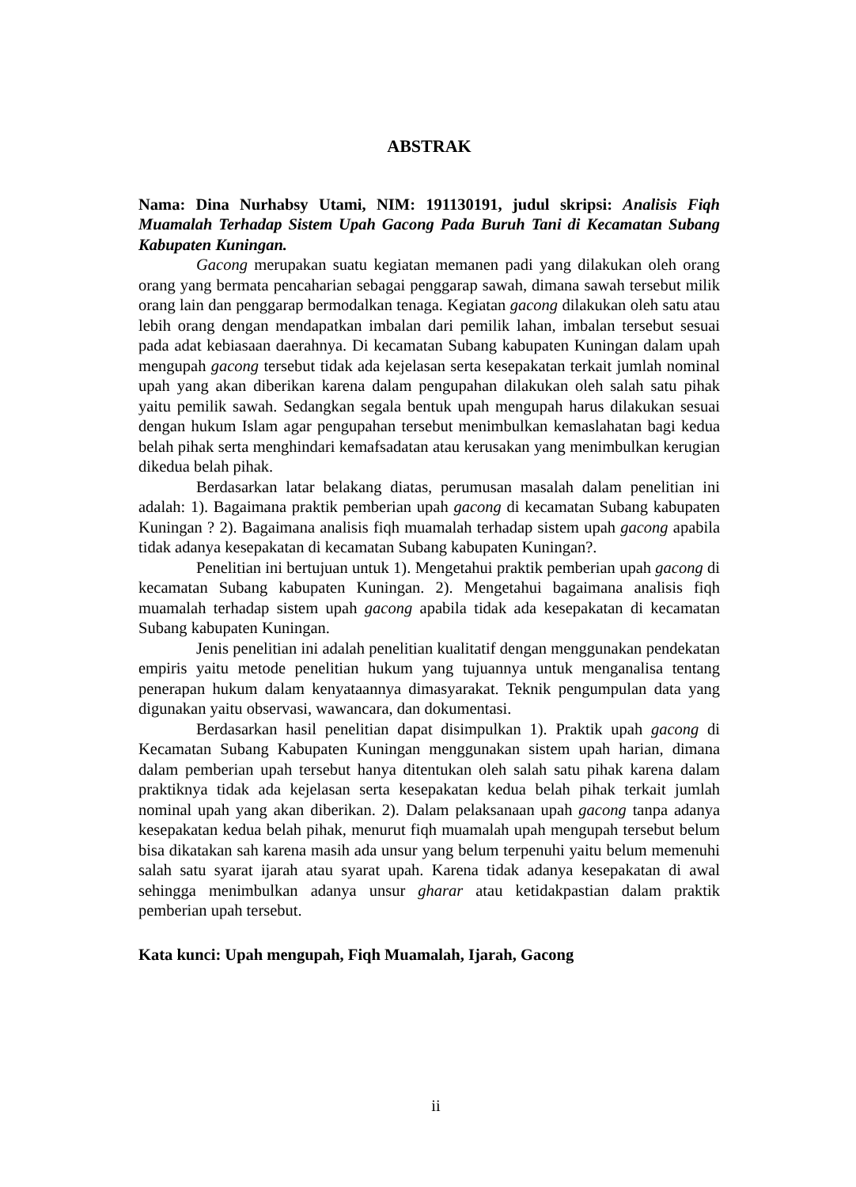ABSTRAK
Nama: Dina Nurhabsy Utami, NIM: 191130191, judul skripsi: Analisis Fiqh Muamalah Terhadap Sistem Upah Gacong Pada Buruh Tani di Kecamatan Subang Kabupaten Kuningan.
Gacong merupakan suatu kegiatan memanen padi yang dilakukan oleh orang orang yang bermata pencaharian sebagai penggarap sawah, dimana sawah tersebut milik orang lain dan penggarap bermodalkan tenaga. Kegiatan gacong dilakukan oleh satu atau lebih orang dengan mendapatkan imbalan dari pemilik lahan, imbalan tersebut sesuai pada adat kebiasaan daerahnya. Di kecamatan Subang kabupaten Kuningan dalam upah mengupah gacong tersebut tidak ada kejelasan serta kesepakatan terkait jumlah nominal upah yang akan diberikan karena dalam pengupahan dilakukan oleh salah satu pihak yaitu pemilik sawah. Sedangkan segala bentuk upah mengupah harus dilakukan sesuai dengan hukum Islam agar pengupahan tersebut menimbulkan kemaslahatan bagi kedua belah pihak serta menghindari kemafsadatan atau kerusakan yang menimbulkan kerugian dikedua belah pihak.
Berdasarkan latar belakang diatas, perumusan masalah dalam penelitian ini adalah: 1). Bagaimana praktik pemberian upah gacong di kecamatan Subang kabupaten Kuningan ? 2). Bagaimana analisis fiqh muamalah terhadap sistem upah gacong apabila tidak adanya kesepakatan di kecamatan Subang kabupaten Kuningan?.
Penelitian ini bertujuan untuk 1). Mengetahui praktik pemberian upah gacong di kecamatan Subang kabupaten Kuningan. 2). Mengetahui bagaimana analisis fiqh muamalah terhadap sistem upah gacong apabila tidak ada kesepakatan di kecamatan Subang kabupaten Kuningan.
Jenis penelitian ini adalah penelitian kualitatif dengan menggunakan pendekatan empiris yaitu metode penelitian hukum yang tujuannya untuk menganalisa tentang penerapan hukum dalam kenyataannya dimasyarakat. Teknik pengumpulan data yang digunakan yaitu observasi, wawancara, dan dokumentasi.
Berdasarkan hasil penelitian dapat disimpulkan 1). Praktik upah gacong di Kecamatan Subang Kabupaten Kuningan menggunakan sistem upah harian, dimana dalam pemberian upah tersebut hanya ditentukan oleh salah satu pihak karena dalam praktiknya tidak ada kejelasan serta kesepakatan kedua belah pihak terkait jumlah nominal upah yang akan diberikan. 2). Dalam pelaksanaan upah gacong tanpa adanya kesepakatan kedua belah pihak, menurut fiqh muamalah upah mengupah tersebut belum bisa dikatakan sah karena masih ada unsur yang belum terpenuhi yaitu belum memenuhi salah satu syarat ijarah atau syarat upah. Karena tidak adanya kesepakatan di awal sehingga menimbulkan adanya unsur gharar atau ketidakpastian dalam praktik pemberian upah tersebut.
Kata kunci: Upah mengupah, Fiqh Muamalah, Ijarah, Gacong
ii